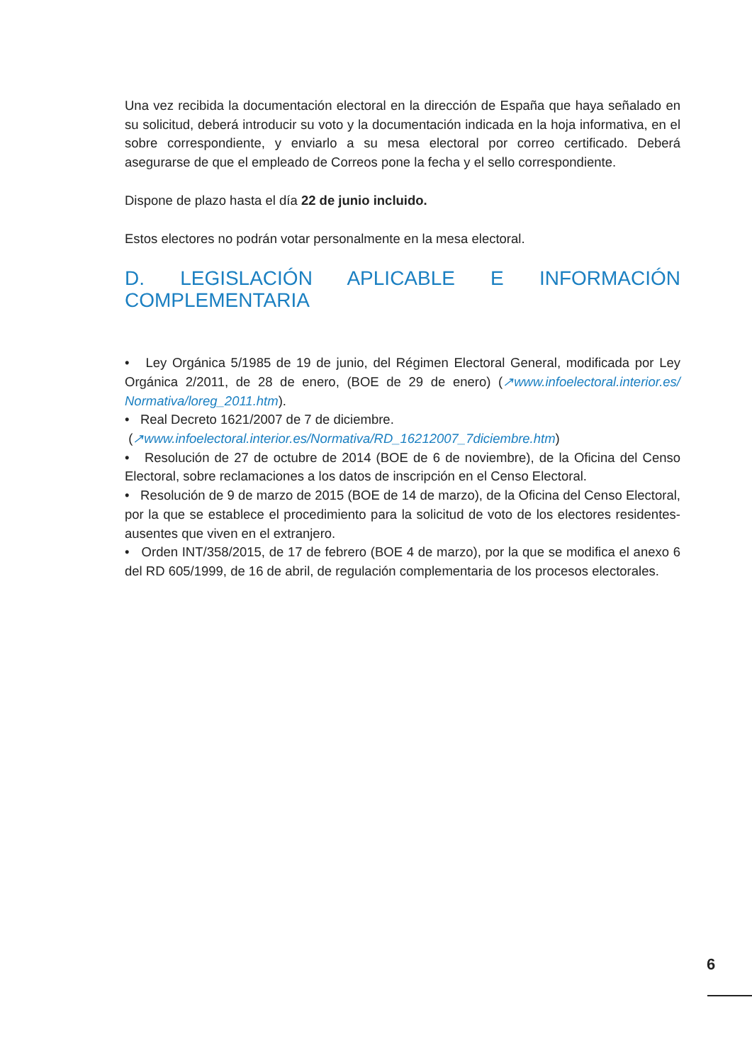Una vez recibida la documentación electoral en la dirección de España que haya señalado en su solicitud, deberá introducir su voto y la documentación indicada en la hoja informativa, en el sobre correspondiente, y enviarlo a su mesa electoral por correo certificado. Deberá asegurarse de que el empleado de Correos pone la fecha y el sello correspondiente.
Dispone de plazo hasta el día 22 de junio incluido.
Estos electores no podrán votar personalmente en la mesa electoral.
D. LEGISLACIÓN APLICABLE E INFORMACIÓN COMPLEMENTARIA
• Ley Orgánica 5/1985 de 19 de junio, del Régimen Electoral General, modificada por Ley Orgánica 2/2011, de 28 de enero, (BOE de 29 de enero) (↗www.infoelectoral.interior.es/ Normativa/loreg_2011.htm).
• Real Decreto 1621/2007 de 7 de diciembre.
(↗www.infoelectoral.interior.es/Normativa/RD_16212007_7diciembre.htm)
• Resolución de 27 de octubre de 2014 (BOE de 6 de noviembre), de la Oficina del Censo Electoral, sobre reclamaciones a los datos de inscripción en el Censo Electoral.
• Resolución de 9 de marzo de 2015 (BOE de 14 de marzo), de la Oficina del Censo Electoral, por la que se establece el procedimiento para la solicitud de voto de los electores residentes-ausentes que viven en el extranjero.
• Orden INT/358/2015, de 17 de febrero (BOE 4 de marzo), por la que se modifica el anexo 6 del RD 605/1999, de 16 de abril, de regulación complementaria de los procesos electorales.
6